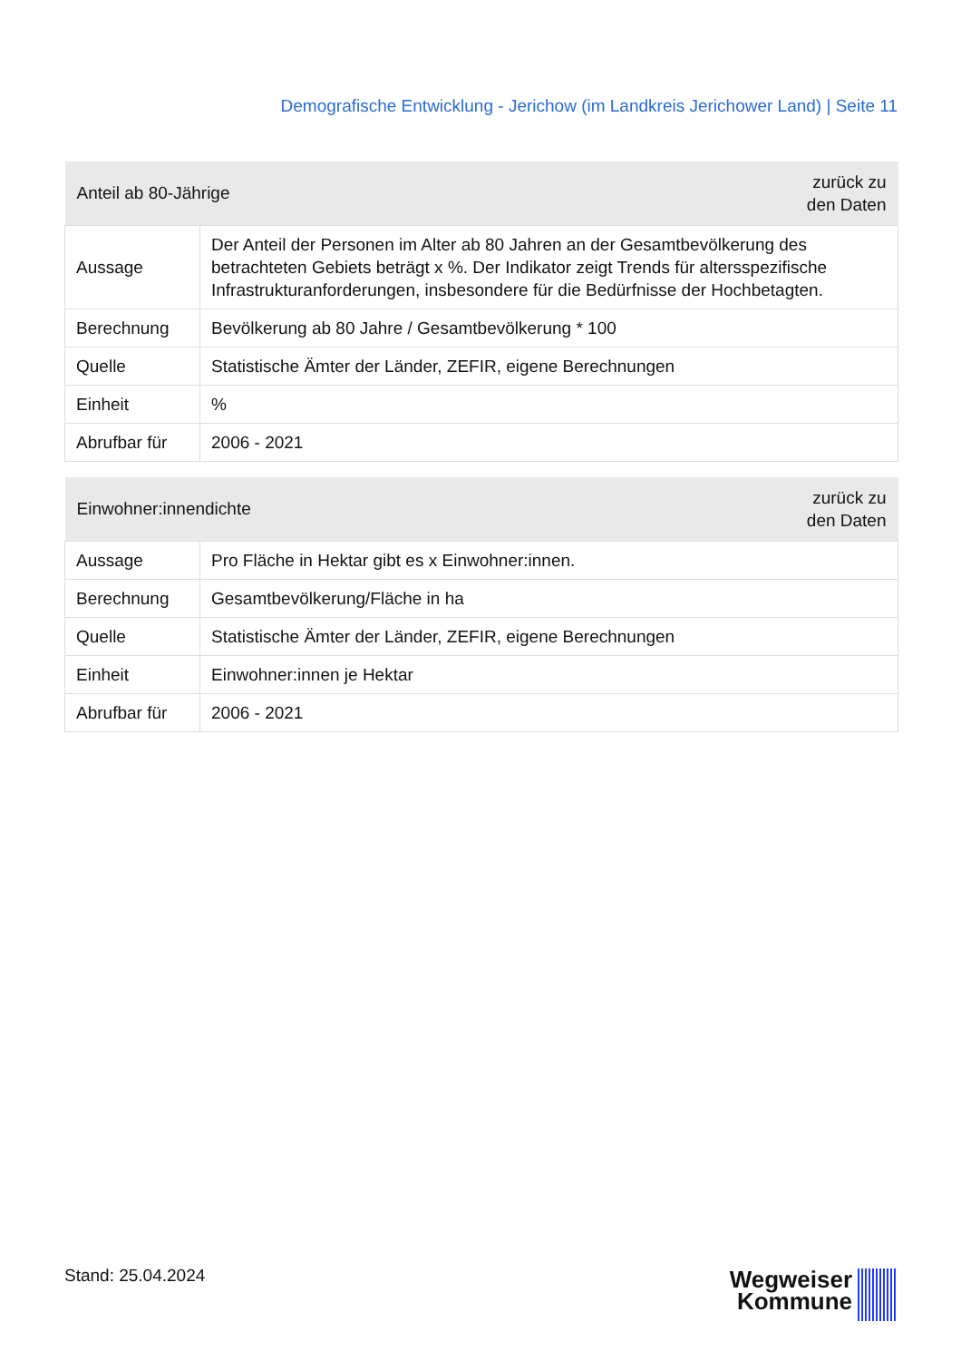Demografische Entwicklung - Jerichow (im Landkreis Jerichower Land) | Seite 11
| Anteil ab 80-Jährige | | zurück zu den Daten |
| --- | --- | --- |
| Aussage | Der Anteil der Personen im Alter ab 80 Jahren an der Gesamtbevölkerung des betrachteten Gebiets beträgt x %. Der Indikator zeigt Trends für altersspezifische Infrastrukturanforderungen, insbesondere für die Bedürfnisse der Hochbetagten. | |
| Berechnung | Bevölkerung ab 80 Jahre / Gesamtbevölkerung * 100 | |
| Quelle | Statistische Ämter der Länder, ZEFIR, eigene Berechnungen | |
| Einheit | % | |
| Abrufbar für | 2006 - 2021 | |
| Einwohner:innendichte | | zurück zu den Daten |
| --- | --- | --- |
| Aussage | Pro Fläche in Hektar gibt es x Einwohner:innen. | |
| Berechnung | Gesamtbevölkerung/Fläche in ha | |
| Quelle | Statistische Ämter der Länder, ZEFIR, eigene Berechnungen | |
| Einheit | Einwohner:innen je Hektar | |
| Abrufbar für | 2006 - 2021 | |
Stand: 25.04.2024
Wegweiser
Kommune